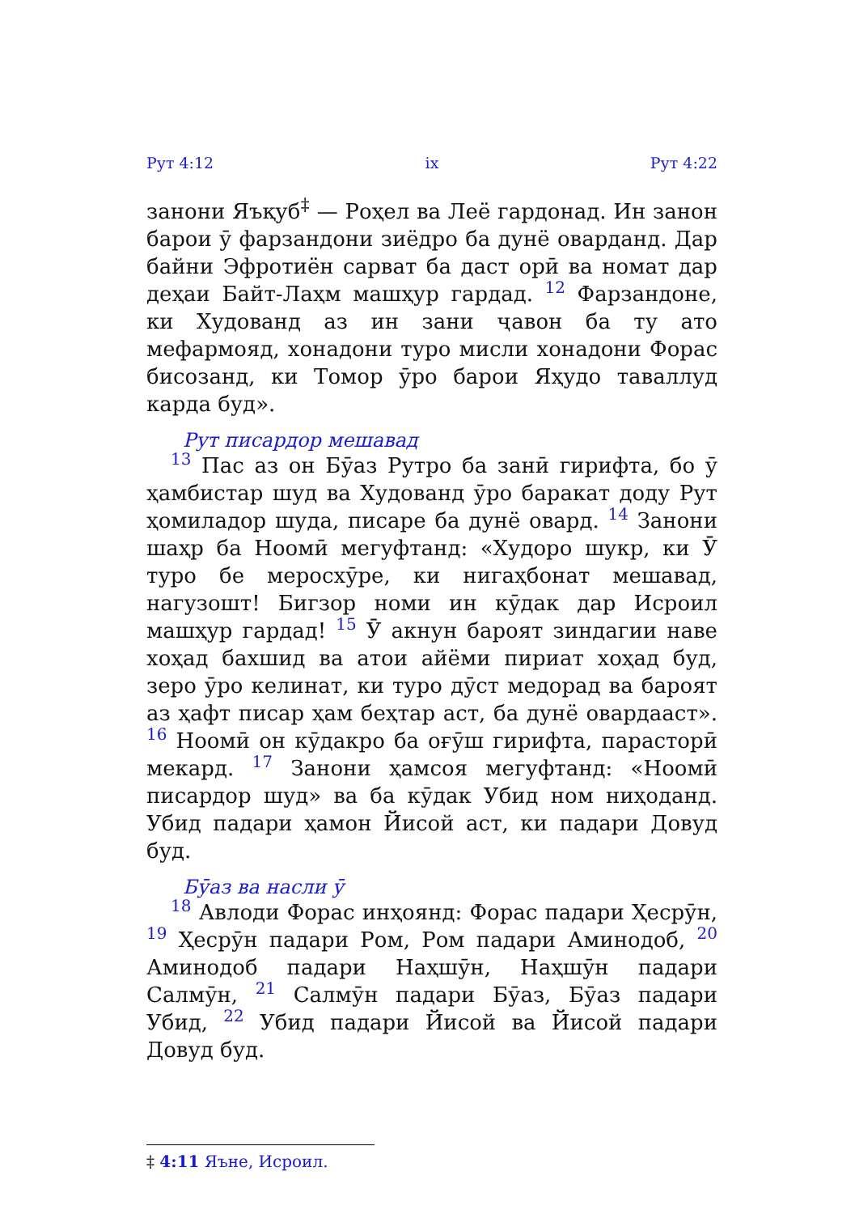Рут 4:12 ix Рут 4:22
занони Яъқуб<sup>‡</sup> — Роҳел ва Леё гардонад. Ин занон барои ӯ фарзандони зиёдро ба дунё оварданд. Дар байни Эфротиён сарват ба даст орӣ ва номат дар деҳаи Байт-Лаҳм машҳур гардад. 12 Фарзандоне, ки Худованд аз ин зани ҷавон ба ту ато мефармояд, хонадони туро мисли хонадони Форас бисозанд, ки Томор ӯро барои Яҳудо таваллуд карда буд».
Рут писардор мешавад
13 Пас аз он Бӯаз Рутро ба занӣ гирифта, бо ӯ ҳамбистар шуд ва Худованд ӯро баракат доду Рут ҳомиладор шуда, писаре ба дунё овард. 14 Занони шаҳр ба Ноомӣ мегуфтанд: «Худоро шукр, ки Ӯ туро бе меросхӯре, ки нигаҳбонат мешавад, нагузошт! Бигзор номи ин кӯдак дар Исроил машҳур гардад! 15 Ӯ акнун бароят зиндагии наве хоҳад бахшид ва атои айёми пириат хоҳад буд, зеро ӯро келинат, ки туро дӯст медорад ва бароят аз ҳафт писар ҳам беҳтар аст, ба дунё овардааст». 16 Ноомӣ он кӯдакро ба оғӯш гирифта, парасторӣ мекард. 17 Занони ҳамсоя мегуфтанд: «Ноомӣ писардор шуд» ва ба кӯдак Убид ном ниҳоданд. Убид падари ҳамон Йисой аст, ки падари Довуд буд.
Бӯаз ва насли ӯ
18 Авлоди Форас инҳоянд: Форас падари Ҳесрӯн, 19 Ҳесрӯн падари Ром, Ром падари Аминодоб, 20 Аминодоб падари Наҳшӯн, Наҳшӯн падари Салмӯн, 21 Салмӯн падари Бӯаз, Бӯаз падари Убид, 22 Убид падари Йисой ва Йисой падари Довуд буд.
‡ 4:11 Яъне, Исроил.